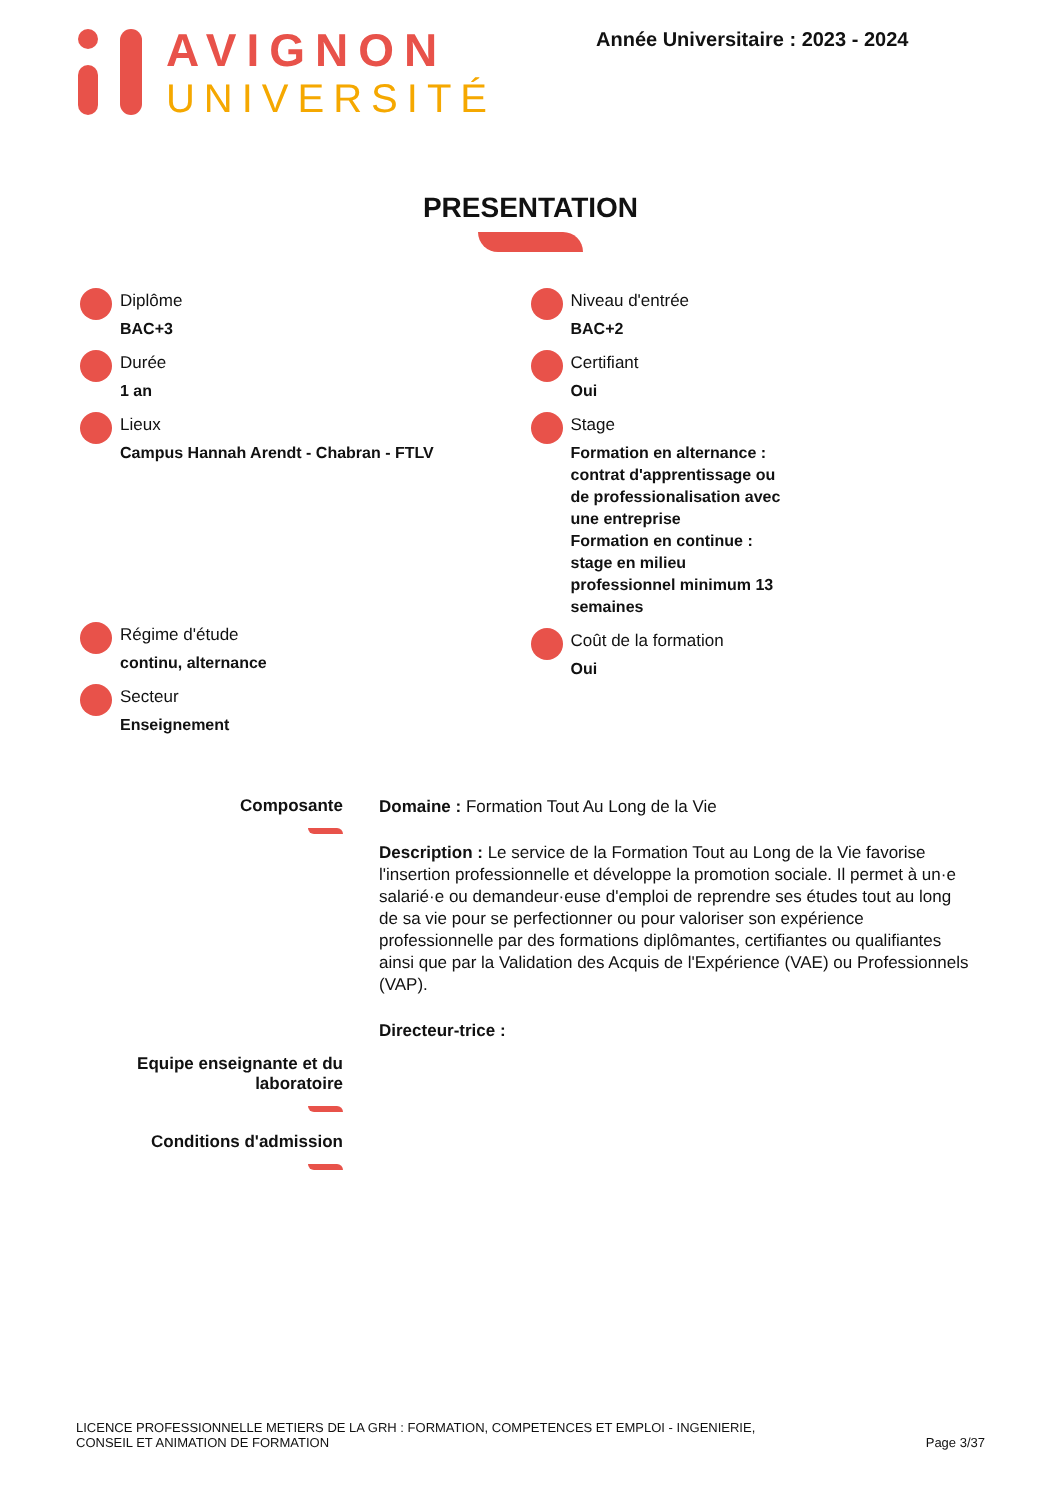AVIGNON
UNIVERSITÉ
Année Universitaire : 2023 - 2024
PRESENTATION
Diplôme
BAC+3
Durée
1 an
Lieux
Campus Hannah Arendt - Chabran - FTLV
Régime d'étude
continu, alternance
Secteur
Enseignement
Niveau d'entrée
BAC+2
Certifiant
Oui
Stage
Formation en alternance : contrat d'apprentissage ou de professionalisation avec une entreprise
Formation en continue : stage en milieu professionnel minimum 13 semaines
Coût de la formation
Oui
Composante
Equipe enseignante et du laboratoire
Conditions d'admission
Domaine : Formation Tout Au Long de la Vie
Description : Le service de la Formation Tout au Long de la Vie favorise l'insertion professionnelle et développe la promotion sociale. Il permet à un·e salarié·e ou demandeur·euse d'emploi de reprendre ses études tout au long de sa vie pour se perfectionner ou pour valoriser son expérience professionnelle par des formations diplômantes, certifiantes ou qualifiantes ainsi que par la Validation des Acquis de l'Expérience (VAE) ou Professionnels (VAP).
Directeur-trice :
LICENCE PROFESSIONNELLE METIERS DE LA GRH : FORMATION, COMPETENCES ET EMPLOI - INGENIERIE,
CONSEIL ET ANIMATION DE FORMATION
Page 3/37